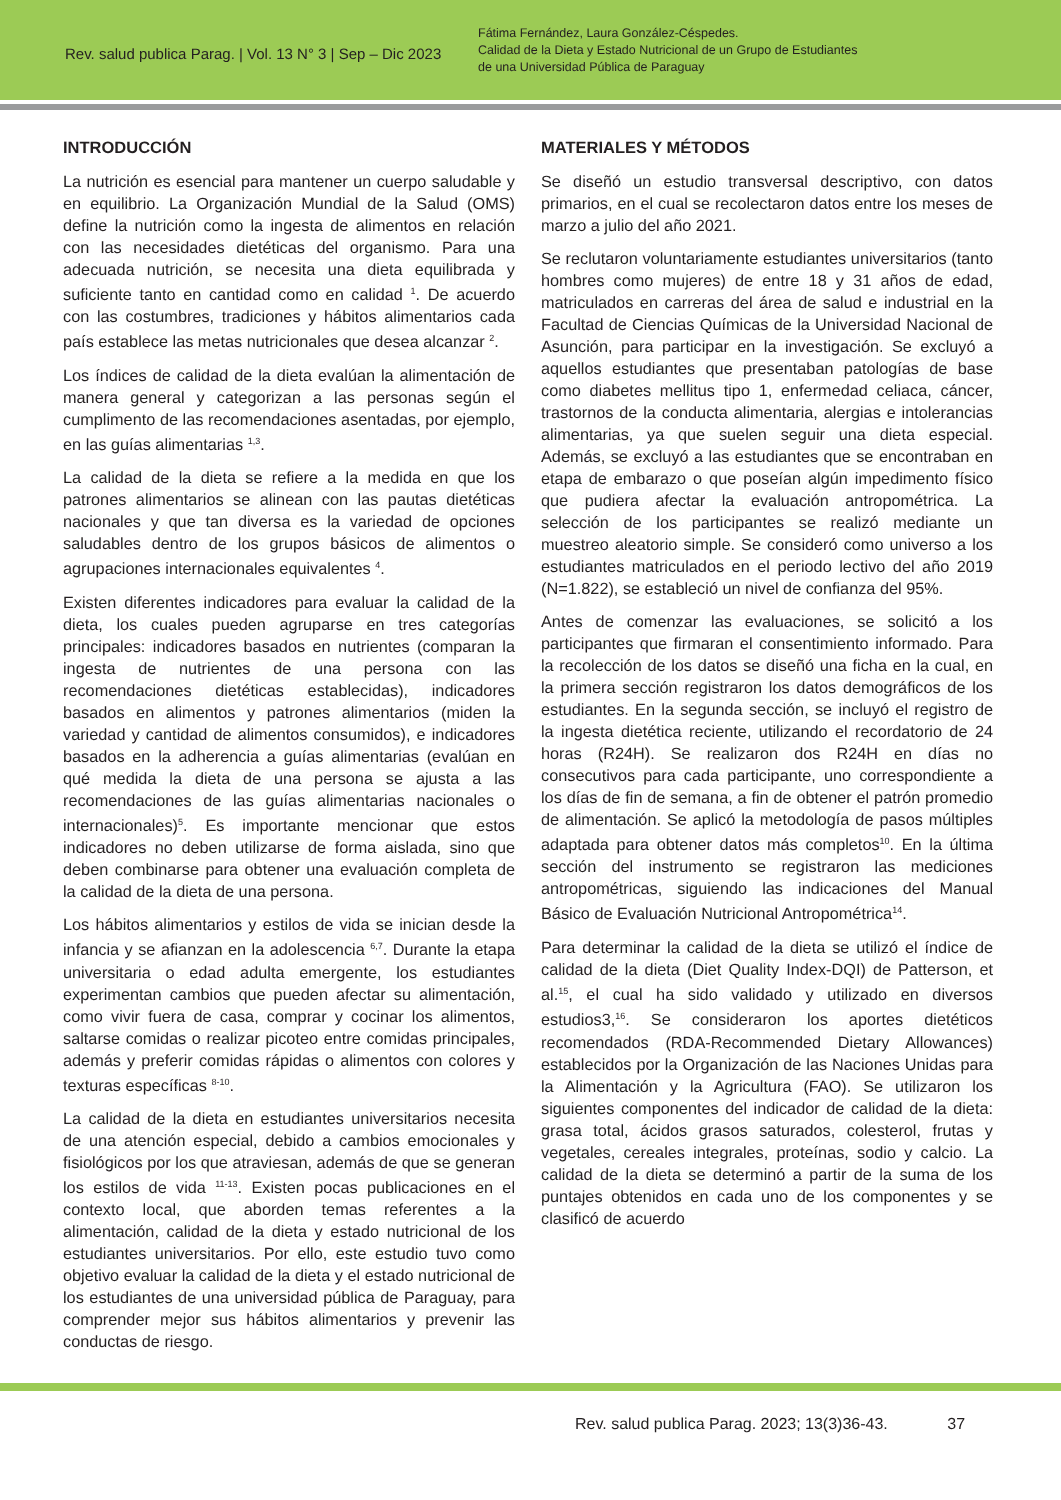Rev. salud publica Parag. | Vol. 13 N° 3 | Sep – Dic 2023
Fátima Fernández, Laura González-Céspedes.
Calidad de la Dieta y Estado Nutricional de un Grupo de Estudiantes
de una Universidad Pública de Paraguay
INTRODUCCIÓN
La nutrición es esencial para mantener un cuerpo saludable y en equilibrio. La Organización Mundial de la Salud (OMS) define la nutrición como la ingesta de alimentos en relación con las necesidades dietéticas del organismo. Para una adecuada nutrición, se necesita una dieta equilibrada y suficiente tanto en cantidad como en calidad <sup>1</sup>. De acuerdo con las costumbres, tradiciones y hábitos alimentarios cada país establece las metas nutricionales que desea alcanzar <sup>2</sup>.
Los índices de calidad de la dieta evalúan la alimentación de manera general y categorizan a las personas según el cumplimento de las recomendaciones asentadas, por ejemplo, en las guías alimentarias <sup>1,3</sup>.
La calidad de la dieta se refiere a la medida en que los patrones alimentarios se alinean con las pautas dietéticas nacionales y que tan diversa es la variedad de opciones saludables dentro de los grupos básicos de alimentos o agrupaciones internacionales equivalentes <sup>4</sup>.
Existen diferentes indicadores para evaluar la calidad de la dieta, los cuales pueden agruparse en tres categorías principales: indicadores basados en nutrientes (comparan la ingesta de nutrientes de una persona con las recomendaciones dietéticas establecidas), indicadores basados en alimentos y patrones alimentarios (miden la variedad y cantidad de alimentos consumidos), e indicadores basados en la adherencia a guías alimentarias (evalúan en qué medida la dieta de una persona se ajusta a las recomendaciones de las guías alimentarias nacionales o internacionales)<sup>5</sup>. Es importante mencionar que estos indicadores no deben utilizarse de forma aislada, sino que deben combinarse para obtener una evaluación completa de la calidad de la dieta de una persona.
Los hábitos alimentarios y estilos de vida se inician desde la infancia y se afianzan en la adolescencia <sup>6,7</sup>. Durante la etapa universitaria o edad adulta emergente, los estudiantes experimentan cambios que pueden afectar su alimentación, como vivir fuera de casa, comprar y cocinar los alimentos, saltarse comidas o realizar picoteo entre comidas principales, además y preferir comidas rápidas o alimentos con colores y texturas específicas <sup>8-10</sup>.
La calidad de la dieta en estudiantes universitarios necesita de una atención especial, debido a cambios emocionales y fisiológicos por los que atraviesan, además de que se generan los estilos de vida <sup>11-13</sup>. Existen pocas publicaciones en el contexto local, que aborden temas referentes a la alimentación, calidad de la dieta y estado nutricional de los estudiantes universitarios. Por ello, este estudio tuvo como objetivo evaluar la calidad de la dieta y el estado nutricional de los estudiantes de una universidad pública de Paraguay, para comprender mejor sus hábitos alimentarios y prevenir las conductas de riesgo.
MATERIALES Y MÉTODOS
Se diseñó un estudio transversal descriptivo, con datos primarios, en el cual se recolectaron datos entre los meses de marzo a julio del año 2021.
Se reclutaron voluntariamente estudiantes universitarios (tanto hombres como mujeres) de entre 18 y 31 años de edad, matriculados en carreras del área de salud e industrial en la Facultad de Ciencias Químicas de la Universidad Nacional de Asunción, para participar en la investigación. Se excluyó a aquellos estudiantes que presentaban patologías de base como diabetes mellitus tipo 1, enfermedad celiaca, cáncer, trastornos de la conducta alimentaria, alergias e intolerancias alimentarias, ya que suelen seguir una dieta especial. Además, se excluyó a las estudiantes que se encontraban en etapa de embarazo o que poseían algún impedimento físico que pudiera afectar la evaluación antropométrica. La selección de los participantes se realizó mediante un muestreo aleatorio simple. Se consideró como universo a los estudiantes matriculados en el periodo lectivo del año 2019 (N=1.822), se estableció un nivel de confianza del 95%.
Antes de comenzar las evaluaciones, se solicitó a los participantes que firmaran el consentimiento informado. Para la recolección de los datos se diseñó una ficha en la cual, en la primera sección registraron los datos demográficos de los estudiantes. En la segunda sección, se incluyó el registro de la ingesta dietética reciente, utilizando el recordatorio de 24 horas (R24H). Se realizaron dos R24H en días no consecutivos para cada participante, uno correspondiente a los días de fin de semana, a fin de obtener el patrón promedio de alimentación. Se aplicó la metodología de pasos múltiples adaptada para obtener datos más completos<sup>10</sup>. En la última sección del instrumento se registraron las mediciones antropométricas, siguiendo las indicaciones del Manual Básico de Evaluación Nutricional Antropométrica<sup>14</sup>.
Para determinar la calidad de la dieta se utilizó el índice de calidad de la dieta (Diet Quality Index-DQI) de Patterson, et al.<sup>15</sup>, el cual ha sido validado y utilizado en diversos estudios3,<sup>16</sup>. Se consideraron los aportes dietéticos recomendados (RDA-Recommended Dietary Allowances) establecidos por la Organización de las Naciones Unidas para la Alimentación y la Agricultura (FAO). Se utilizaron los siguientes componentes del indicador de calidad de la dieta: grasa total, ácidos grasos saturados, colesterol, frutas y vegetales, cereales integrales, proteínas, sodio y calcio. La calidad de la dieta se determinó a partir de la suma de los puntajes obtenidos en cada uno de los componentes y se clasificó de acuerdo
Rev. salud publica Parag. 2023; 13(3)36-43. 37